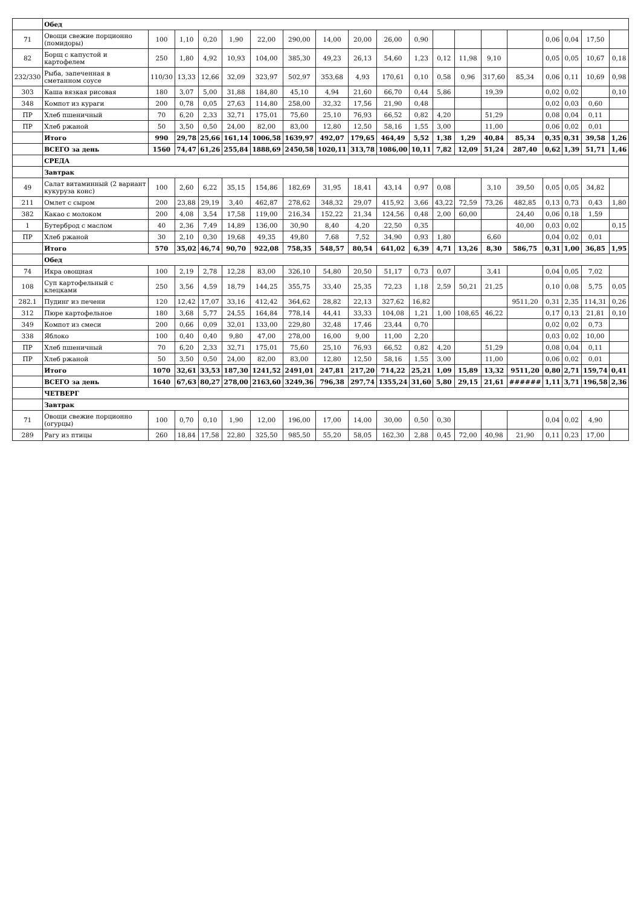| | Обед | | | | | | | | | | | | | | | | | | |
| 71 | Овощи свежие порционно (помидоры) | 100 | 1,10 | 0,20 | 1,90 | 22,00 | 290,00 | 14,00 | 20,00 | 26,00 | 0,90 | | | | | 0,06 | 0,04 | 17,50 | |
| 82 | Борщ с капустой и картофелем | 250 | 1,80 | 4,92 | 10,93 | 104,00 | 385,30 | 49,23 | 26,13 | 54,60 | 1,23 | 0,12 | 11,98 | 9,10 | | 0,05 | 0,05 | 10,67 | 0,18 |
| 232/330 | Рыба, запеченная в сметанном соусе | 110/30 | 13,33 | 12,66 | 32,09 | 323,97 | 502,97 | 353,68 | 4,93 | 170,61 | 0,10 | 0,58 | 0,96 | 317,60 | 85,34 | 0,06 | 0,11 | 10,69 | 0,98 |
| 303 | Каша вязкая рисовая | 180 | 3,07 | 5,00 | 31,88 | 184,80 | 45,10 | 4,94 | 21,60 | 66,70 | 0,44 | 5,86 | | 19,39 | | 0,02 | 0,02 | | 0,10 |
| 348 | Компот из кураги | 200 | 0,78 | 0,05 | 27,63 | 114,80 | 258,00 | 32,32 | 17,56 | 21,90 | 0,48 | | | | | 0,02 | 0,03 | 0,60 | |
| ПР | Хлеб пшеничный | 70 | 6,20 | 2,33 | 32,71 | 175,01 | 75,60 | 25,10 | 76,93 | 66,52 | 0,82 | 4,20 | | 51,29 | | 0,08 | 0,04 | 0,11 | |
| ПР | Хлеб ржаной | 50 | 3,50 | 0,50 | 24,00 | 82,00 | 83,00 | 12,80 | 12,50 | 58,16 | 1,55 | 3,00 | | 11,00 | | 0,06 | 0,02 | 0,01 | |
| | Итого | 990 | 29,78 | 25,66 | 161,14 | 1006,58 | 1639,97 | 492,07 | 179,65 | 464,49 | 5,52 | 1,38 | 1,29 | 40,84 | 85,34 | 0,35 | 0,31 | 39,58 | 1,26 |
| | ВСЕГО за день | 1560 | 74,47 | 61,26 | 255,84 | 1888,69 | 2450,58 | 1020,11 | 313,78 | 1086,00 | 10,11 | 7,82 | 12,09 | 51,24 | 287,40 | 0,62 | 1,39 | 51,71 | 1,46 |
| | СРЕДА | | | | | | | | | | | | | | | | | | |
| | Завтрак | | | | | | | | | | | | | | | | | | |
| 49 | Салат витаминный (2 вариант кукуруза конс) | 100 | 2,60 | 6,22 | 35,15 | 154,86 | 182,69 | 31,95 | 18,41 | 43,14 | 0,97 | 0,08 | | 3,10 | 39,50 | 0,05 | 0,05 | 34,82 | |
| 211 | Омлет с сыром | 200 | 23,88 | 29,19 | 3,40 | 462,87 | 278,62 | 348,32 | 29,07 | 415,92 | 3,66 | 43,22 | 72,59 | 73,26 | 482,85 | 0,13 | 0,73 | 0,43 | 1,80 |
| 382 | Какао с молоком | 200 | 4,08 | 3,54 | 17,58 | 119,00 | 216,34 | 152,22 | 21,34 | 124,56 | 0,48 | 2,00 | 60,00 | | 24,40 | 0,06 | 0,18 | 1,59 | |
| 1 | Бутерброд с маслом | 40 | 2,36 | 7,49 | 14,89 | 136,00 | 30,90 | 8,40 | 4,20 | 22,50 | 0,35 | | | | 40,00 | 0,03 | 0,02 | | 0,15 |
| ПР | Хлеб ржаной | 30 | 2,10 | 0,30 | 19,68 | 49,35 | 49,80 | 7,68 | 7,52 | 34,90 | 0,93 | 1,80 | | 6,60 | | 0,04 | 0,02 | 0,01 | |
| | Итого | 570 | 35,02 | 46,74 | 90,70 | 922,08 | 758,35 | 548,57 | 80,54 | 641,02 | 6,39 | 4,71 | 13,26 | 8,30 | 586,75 | 0,31 | 1,00 | 36,85 | 1,95 |
| | Обед | | | | | | | | | | | | | | | | | | |
| 74 | Икра овощная | 100 | 2,19 | 2,78 | 12,28 | 83,00 | 326,10 | 54,80 | 20,50 | 51,17 | 0,73 | 0,07 | | 3,41 | | 0,04 | 0,05 | 7,02 | |
| 108 | Суп картофельный с клецками | 250 | 3,56 | 4,59 | 18,79 | 144,25 | 355,75 | 33,40 | 25,35 | 72,23 | 1,18 | 2,59 | 50,21 | 21,25 | | 0,10 | 0,08 | 5,75 | 0,05 |
| 282.1 | Пудинг из печени | 120 | 12,42 | 17,07 | 33,16 | 412,42 | 364,62 | 28,82 | 22,13 | 327,62 | 16,82 | | | | 9511,20 | 0,31 | 2,35 | 114,31 | 0,26 |
| 312 | Пюре картофельное | 180 | 3,68 | 5,77 | 24,55 | 164,84 | 778,14 | 44,41 | 33,33 | 104,08 | 1,21 | 1,00 | 108,65 | 46,22 | | 0,17 | 0,13 | 21,81 | 0,10 |
| 349 | Компот из смеси | 200 | 0,66 | 0,09 | 32,01 | 133,00 | 229,80 | 32,48 | 17,46 | 23,44 | 0,70 | | | | | 0,02 | 0,02 | 0,73 | |
| 338 | Яблоко | 100 | 0,40 | 0,40 | 9,80 | 47,00 | 278,00 | 16,00 | 9,00 | 11,00 | 2,20 | | | | | 0,03 | 0,02 | 10,00 | |
| ПР | Хлеб пшеничный | 70 | 6,20 | 2,33 | 32,71 | 175,01 | 75,60 | 25,10 | 76,93 | 66,52 | 0,82 | 4,20 | | 51,29 | | 0,08 | 0,04 | 0,11 | |
| ПР | Хлеб ржаной | 50 | 3,50 | 0,50 | 24,00 | 82,00 | 83,00 | 12,80 | 12,50 | 58,16 | 1,55 | 3,00 | | 11,00 | | 0,06 | 0,02 | 0,01 | |
| | Итого | 1070 | 32,61 | 33,53 | 187,30 | 1241,52 | 2491,01 | 247,81 | 217,20 | 714,22 | 25,21 | 1,09 | 15,89 | 13,32 | 9511,20 | 0,80 | 2,71 | 159,74 | 0,41 |
| | ВСЕГО за день | 1640 | 67,63 | 80,27 | 278,00 | 2163,60 | 3249,36 | 796,38 | 297,74 | 1355,24 | 31,60 | 5,80 | 29,15 | 21,61 | ###### | 1,11 | 3,71 | 196,58 | 2,36 |
| | ЧЕТВЕРГ | | | | | | | | | | | | | | | | | | |
| | Завтрак | | | | | | | | | | | | | | | | | | |
| 71 | Овощи свежие порционно (огурцы) | 100 | 0,70 | 0,10 | 1,90 | 12,00 | 196,00 | 17,00 | 14,00 | 30,00 | 0,50 | 0,30 | | | | 0,04 | 0,02 | 4,90 | |
| 289 | Рагу из птицы | 260 | 18,84 | 17,58 | 22,80 | 325,50 | 985,50 | 55,20 | 58,05 | 162,30 | 2,88 | 0,45 | 72,00 | 40,98 | 21,90 | 0,11 | 0,23 | 17,00 | |